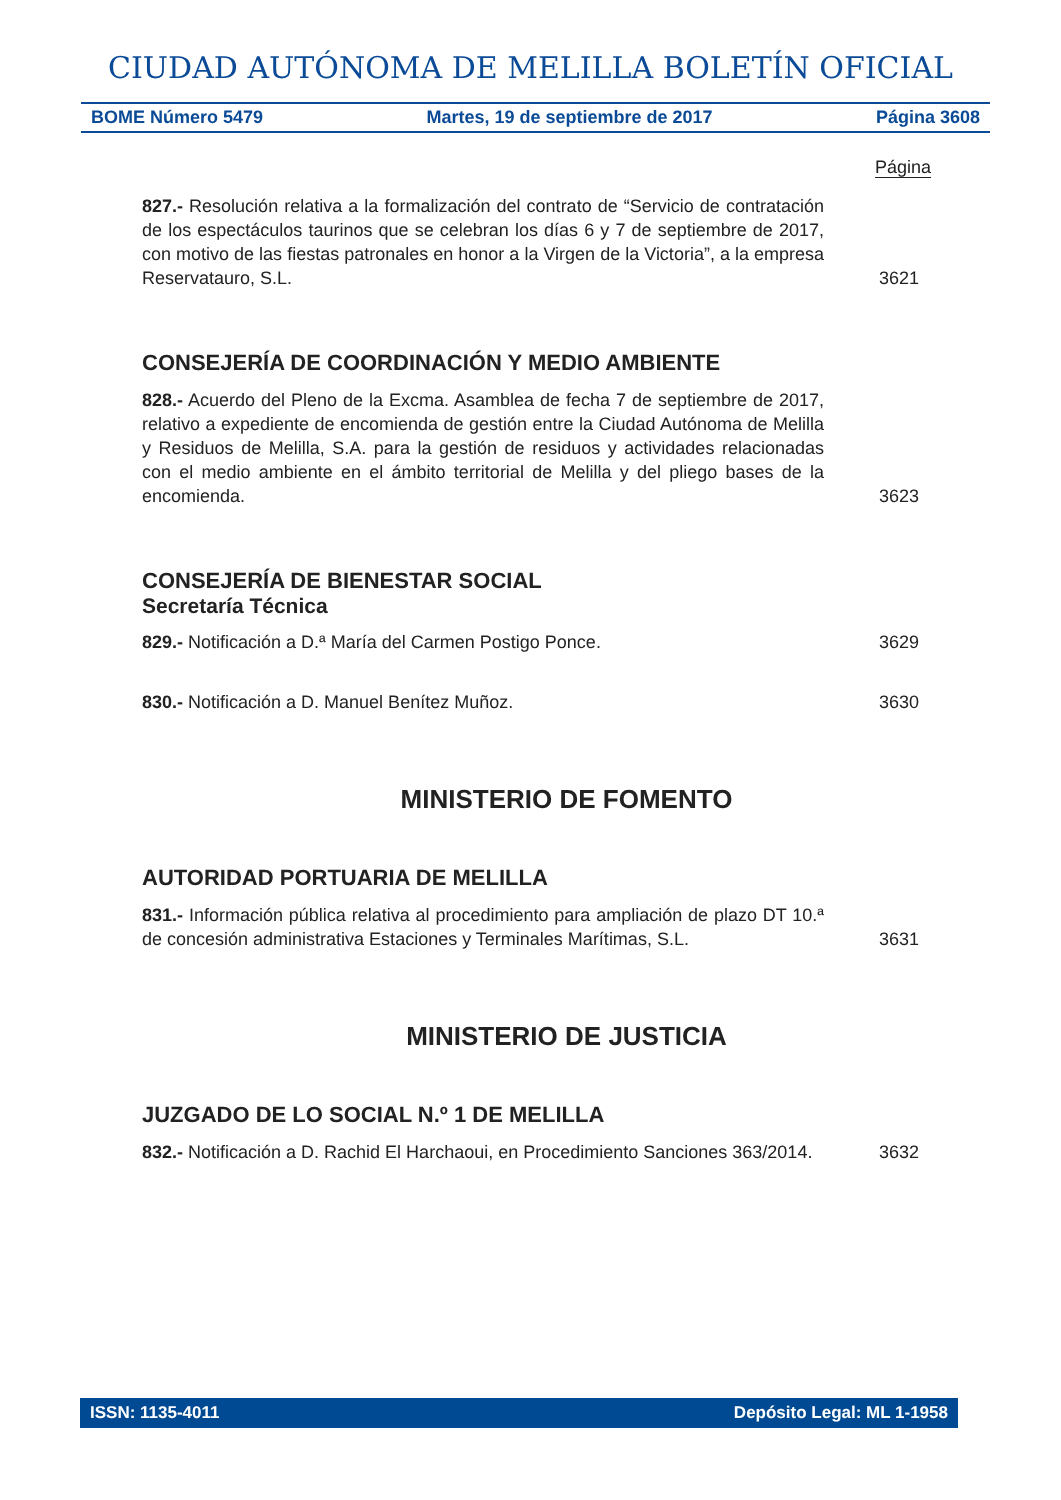CIUDAD AUTÓNOMA DE MELILLA BOLETÍN OFICIAL
BOME Número 5479 Martes, 19 de septiembre de 2017 Página 3608
Página
827.- Resolución relativa a la formalización del contrato de “Servicio de contratación de los espectáculos taurinos que se celebran los días 6 y 7 de septiembre de 2017, con motivo de las fiestas patronales en honor a la Virgen de la Victoria”, a la empresa Reservatauro, S.L.
3621
CONSEJERÍA DE COORDINACIÓN Y MEDIO AMBIENTE
828.- Acuerdo del Pleno de la Excma. Asamblea de fecha 7 de septiembre de 2017, relativo a expediente de encomienda de gestión entre la Ciudad Autónoma de Melilla y Residuos de Melilla, S.A. para la gestión de residuos y actividades relacionadas con el medio ambiente en el ámbito territorial de Melilla y del pliego bases de la encomienda.
3623
CONSEJERÍA DE BIENESTAR SOCIAL
Secretaría Técnica
829.- Notificación a D.ª María del Carmen Postigo Ponce.
3629
830.- Notificación a D. Manuel Benítez Muñoz.
3630
MINISTERIO DE FOMENTO
AUTORIDAD PORTUARIA DE MELILLA
831.- Información pública relativa al procedimiento para ampliación de plazo DT 10.ª de concesión administrativa Estaciones y Terminales Marítimas, S.L.
3631
MINISTERIO DE JUSTICIA
JUZGADO DE LO SOCIAL N.º 1 DE MELILLA
832.- Notificación a D. Rachid El Harchaoui, en Procedimiento Sanciones 363/2014.
3632
ISSN: 1135-4011 Depósito Legal: ML 1-1958